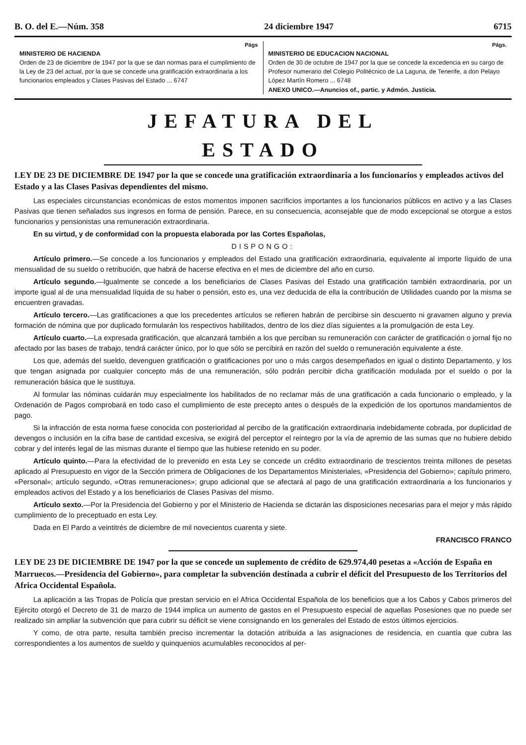B. O. del E.—Núm. 358 24 diciembre 1947 6715
Págs
MINISTERIO DE HACIENDA
Orden de 23 de diciembre de 1947 por la que se dan normas para el cumplimiento de la Ley de 23 del actual, por la que se concede una gratificación extraordinaria a los funcionarios empleados y Clases Pasivas del Estado ... 6747
Págs.
MINISTERIO DE EDUCACION NACIONAL
Orden de 30 de octubre de 1947 por la que se concede la excedencia en su cargo de Profesor numerario del Colegio Politécnico de La Laguna, de Tenerife, a don Pelayo López Martín Romero ... 6748
ANEXO UNICO.—Anuncios of., partic. y Admón. Justicia.
JEFATURA DEL ESTADO
LEY DE 23 DE DICIEMBRE DE 1947 por la que se concede una gratificación extraordinaria a los funcionarios y empleados activos del Estado y a las Clases Pasivas dependientes del mismo.
Las especiales circunstancias económicas de estos momentos imponen sacrificios importantes a los funcionarios públicos en activo y a las Clases Pasivas que tienen señalados sus ingresos en forma de pensión. Parece, en su consecuencia, aconsejable que de modo excepcional se otorgue a estos funcionarios y pensionistas una remuneración extraordinaria.
En su virtud, y de conformidad con la propuesta elaborada por las Cortes Españolas,
DISPONGO:
Artículo primero.—Se concede a los funcionarios y empleados del Estado una gratificación extraordinaria, equivalente al importe líquido de una mensualidad de su sueldo o retribución, que habrá de hacerse efectiva en el mes de diciembre del año en curso.
Artículo segundo.—Igualmente se concede a los beneficiarios de Clases Pasivas del Estado una gratificación también extraordinaria, por un importe igual al de una mensualidad líquida de su haber o pensión, esto es, una vez deducida de ella la contribución de Utilidades cuando por la misma se encuentren gravadas.
Artículo tercero.—Las gratificaciones a que los precedentes artículos se refieren habrán de percibirse sin descuento ni gravamen alguno y previa formación de nómina que por duplicado formularán los respectivos habilitados, dentro de los diez días siguientes a la promulgación de esta Ley.
Artículo cuarto.—La expresada gratificación, que alcanzará también a los que perciban su remuneración con carácter de gratificación o jornal fijo no afectado por las bases de trabajo, tendrá carácter único, por lo que sólo se percibirá en razón del sueldo o remuneración equivalente a éste.
Los que, además del sueldo, devenguen gratificación o gratificaciones por uno o más cargos desempeñados en igual o distinto Departamento, y los que tengan asignada por cualquier concepto más de una remuneración, sólo podrán percibir dicha gratificación modulada por el sueldo o por la remuneración básica que le sustituya.
Al formular las nóminas cuidarán muy especialmente los habilitados de no reclamar más de una gratificación a cada funcionario o empleado, y la Ordenación de Pagos comprobará en todo caso el cumplimiento de este precepto antes o después de la expedición de los oportunos mandamientos de pago.
Si la infracción de esta norma fuese conocida con posterioridad al percibo de la gratificación extraordinaria indebidamente cobrada, por duplicidad de devengos o inclusión en la cifra base de cantidad excesiva, se exigirá del perceptor el reintegro por la vía de apremio de las sumas que no hubiere debido cobrar y del interés legal de las mismas durante el tiempo que las hubiese retenido en su poder.
Artículo quinto.—Para la efectividad de lo prevenido en esta Ley se concede un crédito extraordinario de trescientos treinta millones de pesetas aplicado al Presupuesto en vigor de la Sección primera de Obligaciones de los Departamentos Ministeriales, «Presidencia del Gobierno»; capítulo primero, «Personal»; artículo segundo, «Otras remuneraciones»; grupo adicional que se afectará al pago de una gratificación extraordinaria a los funcionarios y empleados activos del Estado y a los beneficiarios de Clases Pasivas del mismo.
Artículo sexto.—Por la Presidencia del Gobierno y por el Ministerio de Hacienda se dictarán las disposiciones necesarias para el mejor y más rápido cumplimiento de lo preceptuado en esta Ley.
Dada en El Pardo a veintitrés de diciembre de mil novecientos cuarenta y siete.
FRANCISCO FRANCO
LEY DE 23 DE DICIEMBRE DE 1947 por la que se concede un suplemento de crédito de 629.974,40 pesetas a «Acción de España en Marruecos.—Presidencia del Gobierno», para completar la subvención destinada a cubrir el déficit del Presupuesto de los Territorios del Africa Occidental Española.
La aplicación a las Tropas de Policía que prestan servicio en el Africa Occidental Española de los beneficios que a los Cabos y Cabos primeros del Ejército otorgó el Decreto de 31 de marzo de 1944 implica un aumento de gastos en el Presupuesto especial de aquellas Posesiones que no puede ser realizado sin ampliar la subvención que para cubrir su déficit se viene consignando en los generales del Estado de estos últimos ejercicios.
Y como, de otra parte, resulta también preciso incrementar la dotación atribuida a las asignaciones de residencia, en cuantía que cubra las correspondientes a los aumentos de sueldo y quinquenios acumulables reconocidos al per-